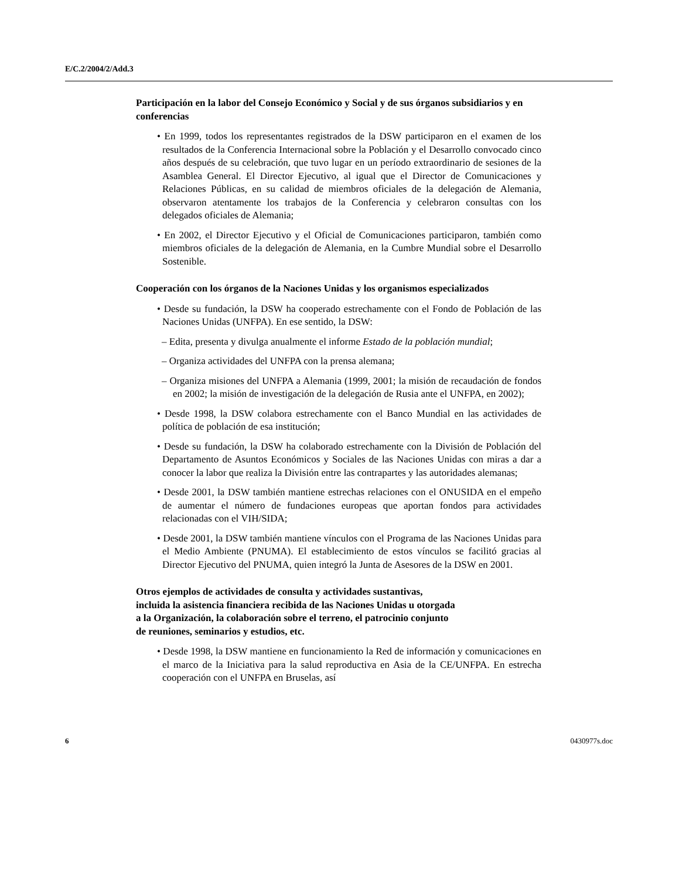E/C.2/2004/2/Add.3
Participación en la labor del Consejo Económico y Social y de sus órganos subsidiarios y en conferencias
• En 1999, todos los representantes registrados de la DSW participaron en el examen de los resultados de la Conferencia Internacional sobre la Población y el Desarrollo convocado cinco años después de su celebración, que tuvo lugar en un período extraordinario de sesiones de la Asamblea General. El Director Ejecutivo, al igual que el Director de Comunicaciones y Relaciones Públicas, en su calidad de miembros oficiales de la delegación de Alemania, observaron atentamente los trabajos de la Conferencia y celebraron consultas con los delegados oficiales de Alemania;
• En 2002, el Director Ejecutivo y el Oficial de Comunicaciones participaron, también como miembros oficiales de la delegación de Alemania, en la Cumbre Mundial sobre el Desarrollo Sostenible.
Cooperación con los órganos de la Naciones Unidas y los organismos especializados
• Desde su fundación, la DSW ha cooperado estrechamente con el Fondo de Población de las Naciones Unidas (UNFPA). En ese sentido, la DSW:
– Edita, presenta y divulga anualmente el informe Estado de la población mundial;
– Organiza actividades del UNFPA con la prensa alemana;
– Organiza misiones del UNFPA a Alemania (1999, 2001; la misión de recaudación de fondos en 2002; la misión de investigación de la delegación de Rusia ante el UNFPA, en 2002);
• Desde 1998, la DSW colabora estrechamente con el Banco Mundial en las actividades de política de población de esa institución;
• Desde su fundación, la DSW ha colaborado estrechamente con la División de Población del Departamento de Asuntos Económicos y Sociales de las Naciones Unidas con miras a dar a conocer la labor que realiza la División entre las contrapartes y las autoridades alemanas;
• Desde 2001, la DSW también mantiene estrechas relaciones con el ONUSIDA en el empeño de aumentar el número de fundaciones europeas que aportan fondos para actividades relacionadas con el VIH/SIDA;
• Desde 2001, la DSW también mantiene vínculos con el Programa de las Naciones Unidas para el Medio Ambiente (PNUMA). El establecimiento de estos vínculos se facilitó gracias al Director Ejecutivo del PNUMA, quien integró la Junta de Asesores de la DSW en 2001.
Otros ejemplos de actividades de consulta y actividades sustantivas,
incluida la asistencia financiera recibida de las Naciones Unidas u otorgada
a la Organización, la colaboración sobre el terreno, el patrocinio conjunto
de reuniones, seminarios y estudios, etc.
• Desde 1998, la DSW mantiene en funcionamiento la Red de información y comunicaciones en el marco de la Iniciativa para la salud reproductiva en Asia de la CE/UNFPA. En estrecha cooperación con el UNFPA en Bruselas, así
6 0430977s.doc